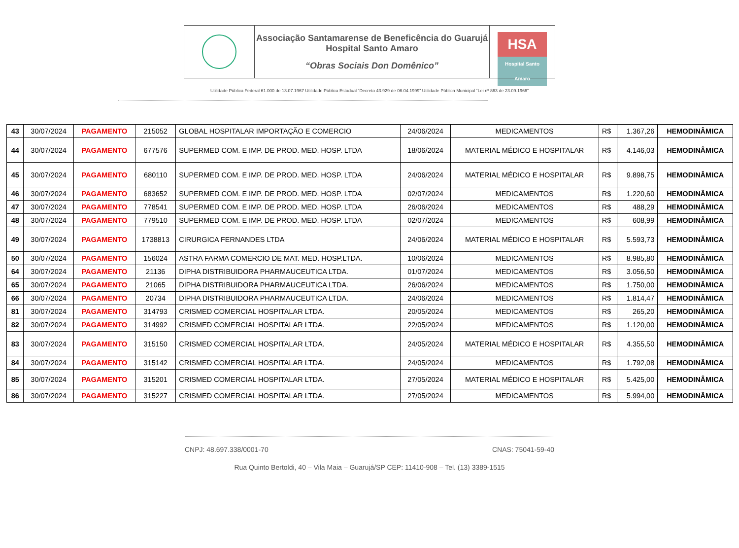| | Associação Santamarense de Beneficência do Guarujá Hospital Santo Amaro “Obras Sociais Don Domênico” | HSA Hospital Santo Amaro |
Utilidade Pública Federal 61.000 de 13.07.1967 Utilidade Pública Estadual “Decreto 43.929 de 06.04.1999” Utilidade Pública Municipal “Lei nº 863 de 23.09.1966”
| 43 | 30/07/2024 | PAGAMENTO | 215052 | GLOBAL HOSPITALAR IMPORTAÇÃO E COMERCIO | 24/06/2024 | MEDICAMENTOS | R$ | 1.367,26 | HEMODINÂMICA |
| 44 | 30/07/2024 | PAGAMENTO | 677576 | SUPERMED COM. E IMP. DE PROD. MED. HOSP. LTDA | 18/06/2024 | MATERIAL MÉDICO E HOSPITALAR | R$ | 4.146,03 | HEMODINÂMICA |
| 45 | 30/07/2024 | PAGAMENTO | 680110 | SUPERMED COM. E IMP. DE PROD. MED. HOSP. LTDA | 24/06/2024 | MATERIAL MÉDICO E HOSPITALAR | R$ | 9.898,75 | HEMODINÂMICA |
| 46 | 30/07/2024 | PAGAMENTO | 683652 | SUPERMED COM. E IMP. DE PROD. MED. HOSP. LTDA | 02/07/2024 | MEDICAMENTOS | R$ | 1.220,60 | HEMODINÂMICA |
| 47 | 30/07/2024 | PAGAMENTO | 778541 | SUPERMED COM. E IMP. DE PROD. MED. HOSP. LTDA | 26/06/2024 | MEDICAMENTOS | R$ | 488,29 | HEMODINÂMICA |
| 48 | 30/07/2024 | PAGAMENTO | 779510 | SUPERMED COM. E IMP. DE PROD. MED. HOSP. LTDA | 02/07/2024 | MEDICAMENTOS | R$ | 608,99 | HEMODINÂMICA |
| 49 | 30/07/2024 | PAGAMENTO | 1738813 | CIRURGICA FERNANDES LTDA | 24/06/2024 | MATERIAL MÉDICO E HOSPITALAR | R$ | 5.593,73 | HEMODINÂMICA |
| 50 | 30/07/2024 | PAGAMENTO | 156024 | ASTRA FARMA COMERCIO DE MAT. MED. HOSP.LTDA. | 10/06/2024 | MEDICAMENTOS | R$ | 8.985,80 | HEMODINÂMICA |
| 64 | 30/07/2024 | PAGAMENTO | 21136 | DIPHA DISTRIBUIDORA PHARMAUCEUTICA LTDA. | 01/07/2024 | MEDICAMENTOS | R$ | 3.056,50 | HEMODINÂMICA |
| 65 | 30/07/2024 | PAGAMENTO | 21065 | DIPHA DISTRIBUIDORA PHARMAUCEUTICA LTDA. | 26/06/2024 | MEDICAMENTOS | R$ | 1.750,00 | HEMODINÂMICA |
| 66 | 30/07/2024 | PAGAMENTO | 20734 | DIPHA DISTRIBUIDORA PHARMAUCEUTICA LTDA. | 24/06/2024 | MEDICAMENTOS | R$ | 1.814,47 | HEMODINÂMICA |
| 81 | 30/07/2024 | PAGAMENTO | 314793 | CRISMED COMERCIAL HOSPITALAR LTDA. | 20/05/2024 | MEDICAMENTOS | R$ | 265,20 | HEMODINÂMICA |
| 82 | 30/07/2024 | PAGAMENTO | 314992 | CRISMED COMERCIAL HOSPITALAR LTDA. | 22/05/2024 | MEDICAMENTOS | R$ | 1.120,00 | HEMODINÂMICA |
| 83 | 30/07/2024 | PAGAMENTO | 315150 | CRISMED COMERCIAL HOSPITALAR LTDA. | 24/05/2024 | MATERIAL MÉDICO E HOSPITALAR | R$ | 4.355,50 | HEMODINÂMICA |
| 84 | 30/07/2024 | PAGAMENTO | 315142 | CRISMED COMERCIAL HOSPITALAR LTDA. | 24/05/2024 | MEDICAMENTOS | R$ | 1.792,08 | HEMODINÂMICA |
| 85 | 30/07/2024 | PAGAMENTO | 315201 | CRISMED COMERCIAL HOSPITALAR LTDA. | 27/05/2024 | MATERIAL MÉDICO E HOSPITALAR | R$ | 5.425,00 | HEMODINÂMICA |
| 86 | 30/07/2024 | PAGAMENTO | 315227 | CRISMED COMERCIAL HOSPITALAR LTDA. | 27/05/2024 | MEDICAMENTOS | R$ | 5.994,00 | HEMODINÂMICA |
CNPJ: 48.697.338/0001-70 CNAS: 75041-59-40
Rua Quinto Bertoldi, 40 – Vila Maia – Guarujá/SP CEP: 11410-908 – Tel. (13) 3389-1515